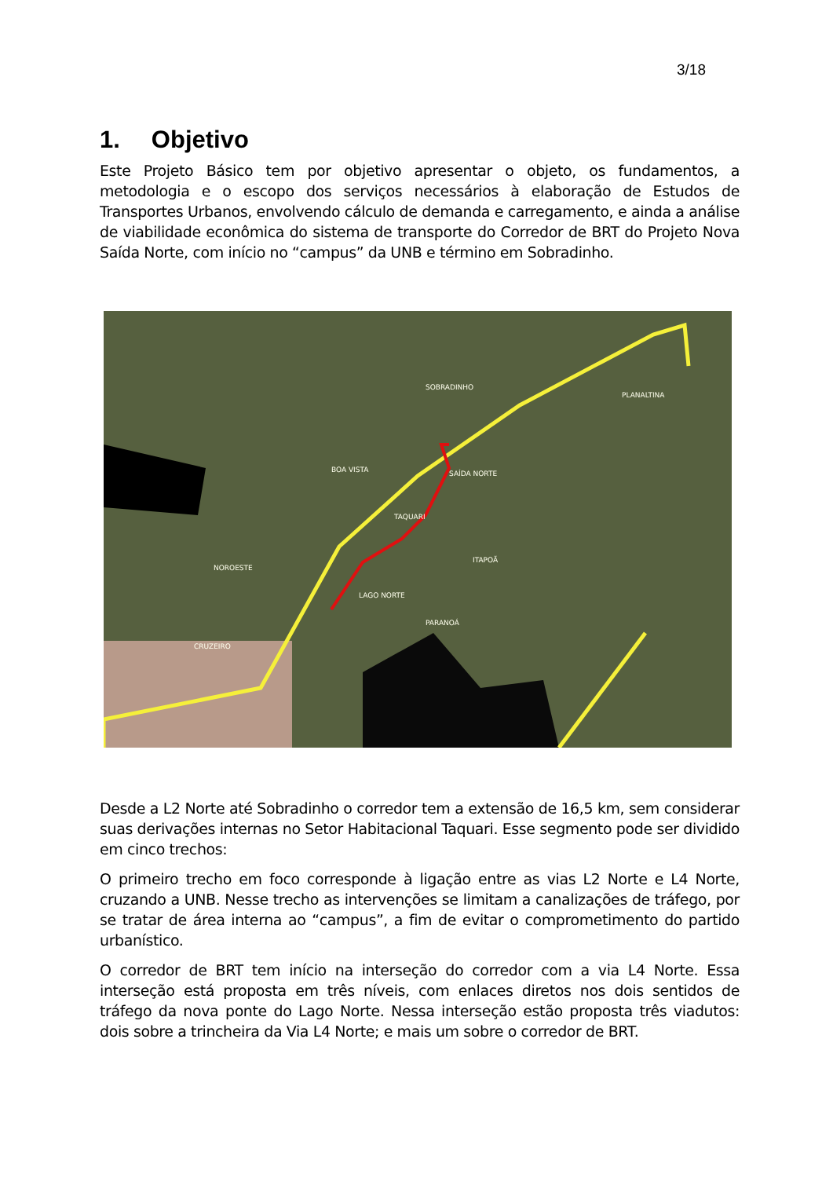3/18
1. Objetivo
Este Projeto Básico tem por objetivo apresentar o objeto, os fundamentos, a metodologia e o escopo dos serviços necessários à elaboração de Estudos de Transportes Urbanos, envolvendo cálculo de demanda e carregamento, e ainda a análise de viabilidade econômica do sistema de transporte do Corredor de BRT do Projeto Nova Saída Norte, com início no “campus” da UNB e término em Sobradinho.
SOBRADINHO
PLANALTINA
BOA VISTA
SAÍDA NORTE
TAQUARI
ITAPOÃ
NOROESTE
LAGO NORTE
PARANOÁ
CRUZEIRO
Desde a L2 Norte até Sobradinho o corredor tem a extensão de 16,5 km, sem considerar suas derivações internas no Setor Habitacional Taquari. Esse segmento pode ser dividido em cinco trechos:
O primeiro trecho em foco corresponde à ligação entre as vias L2 Norte e L4 Norte, cruzando a UNB. Nesse trecho as intervenções se limitam a canalizações de tráfego, por se tratar de área interna ao “campus”, a fim de evitar o comprometimento do partido urbanístico.
O corredor de BRT tem início na interseção do corredor com a via L4 Norte. Essa interseção está proposta em três níveis, com enlaces diretos nos dois sentidos de tráfego da nova ponte do Lago Norte. Nessa interseção estão proposta três viadutos: dois sobre a trincheira da Via L4 Norte; e mais um sobre o corredor de BRT.